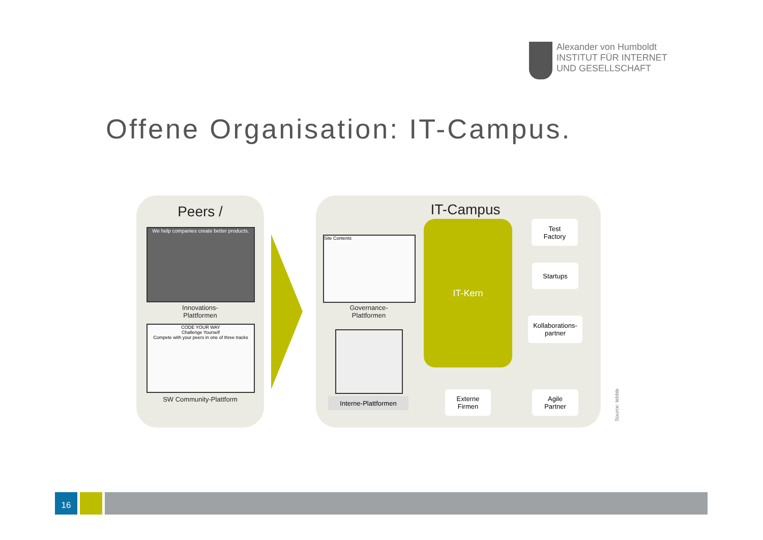Alexander von Humboldt
INSTITUT FÜR INTERNET
UND GESELLSCHAFT
Offene Organisation: IT-Campus.
Peers /
We help companies create better products.
Innovations-
Plattformen
CODE YOUR WAY
Challenge Yourself
Compete with your peers in one of three tracks
SW Community-Plattform
IT-Campus
Site Contents
Governance-
Plattformen
Interne-Plattformen
IT-Kern
Test
Factory
Startups
Kollaborations-
partner
Externe
Firmen
Agile
Partner
Source: tebble
16